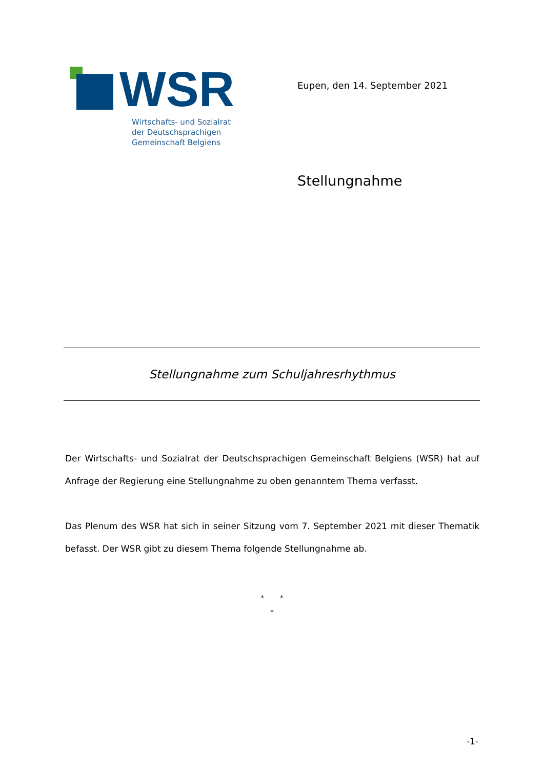WSR
Wirtschafts- und Sozialrat
der Deutschsprachigen
Gemeinschaft Belgiens
Eupen, den 14. September 2021
Stellungnahme
Stellungnahme zum Schuljahresrhythmus
Der Wirtschafts- und Sozialrat der Deutschsprachigen Gemeinschaft Belgiens (WSR) hat auf Anfrage der Regierung eine Stellungnahme zu oben genanntem Thema verfasst.
Das Plenum des WSR hat sich in seiner Sitzung vom 7. September 2021 mit dieser Thematik befasst. Der WSR gibt zu diesem Thema folgende Stellungnahme ab.
* *
*
-1-